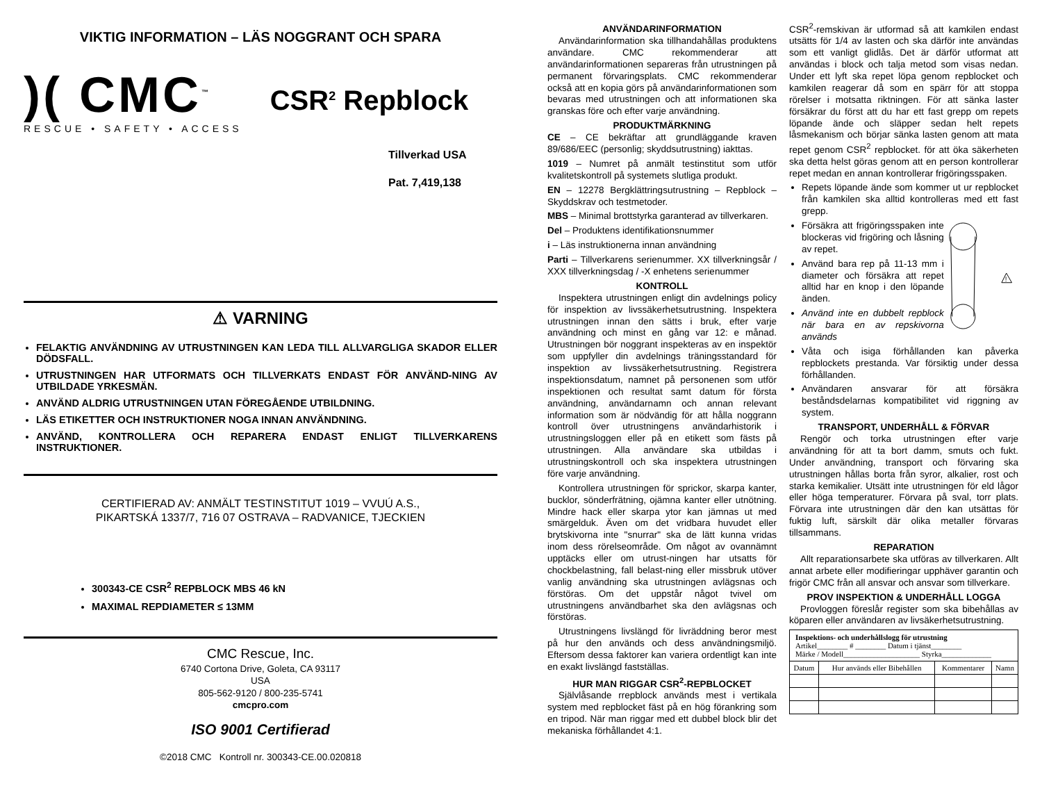VIKTIG INFORMATION – LÄS NOGGRANT OCH SPARA
)( CMC<sup>™</sup>
RESCUE • SAFETY • ACCESS
CSR<sup>2</sup> Repblock
Tillverkad USA
Pat. 7,419,138
⚠ VARNING
FELAKTIG ANVÄNDNING AV UTRUSTNINGEN KAN LEDA TILL ALLVARGLIGA SKADOR ELLER DÖDSFALL.
UTRUSTNINGEN HAR UTFORMATS OCH TILLVERKATS ENDAST FÖR ANVÄND-NING AV UTBILDADE YRKESMÄN.
ANVÄND ALDRIG UTRUSTNINGEN UTAN FÖREGÅENDE UTBILDNING.
LÄS ETIKETTER OCH INSTRUKTIONER NOGA INNAN ANVÄNDNING.
ANVÄND, KONTROLLERA OCH REPARERA ENDAST ENLIGT TILLVERKARENS INSTRUKTIONER.
CERTIFIERAD AV: ANMÄLT TESTINSTITUT 1019 – VVUÚ A.S.,
PIKARTSKÁ 1337/7, 716 07 OSTRAVA – RADVANICE, TJECKIEN
300343-CE CSR<sup>2</sup> REPBLOCK MBS 46 kN
MAXIMAL REPDIAMETER ≤ 13MM
CMC Rescue, Inc.
6740 Cortona Drive, Goleta, CA 93117
USA
805-562-9120 / 800-235-5741
cmcpro.com
ISO 9001 Certifierad
©2018 CMC Kontroll nr. 300343-CE.00.020818
ANVÄNDARINFORMATION
Användarinformation ska tillhandahållas produktens användare. CMC rekommenderar att användarinformationen separeras från utrustningen på permanent förvaringsplats. CMC rekommenderar också att en kopia görs på användarinformationen som bevaras med utrustningen och att informationen ska granskas före och efter varje användning.
PRODUKTMÄRKNING
CE – CE bekräftar att grundläggande kraven 89/686/EEC (personlig; skyddsutrustning) iakttas.
1019 – Numret på anmält testinstitut som utför kvalitetskontroll på systemets slutliga produkt.
EN – 12278 Bergklättringsutrustning – Repblock – Skyddskrav och testmetoder.
MBS – Minimal brottstyrka garanterad av tillverkaren.
Del – Produktens identifikationsnummer
i – Läs instruktionerna innan användning
Parti – Tillverkarens serienummer. XX tillverkningsår / XXX tillverkningsdag / -X enhetens serienummer
KONTROLL
Inspektera utrustningen enligt din avdelnings policy för inspektion av livssäkerhetsutrustning. Inspektera utrustningen innan den sätts i bruk, efter varje användning och minst en gång var 12: e månad. Utrustningen bör noggrant inspekteras av en inspektör som uppfyller din avdelnings träningsstandard för inspektion av livssäkerhetsutrustning. Registrera inspektionsdatum, namnet på personenen som utför inspektionen och resultat samt datum för första användning, användarnamn och annan relevant information som är nödvändig för att hålla noggrann kontroll över utrustningens användarhistorik i utrustningsloggen eller på en etikett som fästs på utrustningen. Alla användare ska utbildas i utrustningskontroll och ska inspektera utrustningen före varje användning.
Kontrollera utrustningen för sprickor, skarpa kanter, bucklor, sönderfrätning, ojämna kanter eller utnötning. Mindre hack eller skarpa ytor kan jämnas ut med smärgelduk. Även om det vridbara huvudet eller brytskivorna inte "snurrar" ska de lätt kunna vridas inom dess rörelseområde. Om något av ovannämnt upptäcks eller om utrust-ningen har utsatts för chockbelastning, fall belast-ning eller missbruk utöver vanlig användning ska utrustningen avlägsnas och förstöras. Om det uppstår något tvivel om utrustningens användbarhet ska den avlägsnas och förstöras.
Utrustningens livslängd för livräddning beror mest på hur den används och dess användningsmiljö. Eftersom dessa faktorer kan variera ordentligt kan inte en exakt livslängd fastställas.
HUR MAN RIGGAR CSR<sup>2</sup>-REPBLOCKET
Självlåsande rrepblock används mest i vertikala system med repblocket fäst på en hög förankring som en tripod. När man riggar med ett dubbel block blir det mekaniska förhållandet 4:1.
CSR<sup>2</sup>-remskivan är utformad så att kamkilen endast utsätts för 1/4 av lasten och ska därför inte användas som ett vanligt glidlås. Det är därför utformat att användas i block och talja metod som visas nedan. Under ett lyft ska repet löpa genom repblocket och kamkilen reagerar då som en spärr för att stoppa rörelser i motsatta riktningen. För att sänka laster försäkrar du först att du har ett fast grepp om repets löpande ände och släpper sedan helt repets låsmekanism och börjar sänka lasten genom att mata repet genom CSR<sup>2</sup> repblocket. för att öka säkerheten ska detta helst göras genom att en person kontrollerar repet medan en annan kontrollerar frigöringsspaken.
Repets löpande ände som kommer ut ur repblocket från kamkilen ska alltid kontrolleras med ett fast grepp.
Försäkra att frigöringsspaken inte blockeras vid frigöring och låsning av repet.
Använd bara rep på 11-13 mm i diameter och försäkra att repet alltid har en knop i den löpande änden.
Använd inte en dubbelt repblock när bara en av repskivorna används
!
Våta och isiga förhållanden kan påverka repblockets prestanda. Var försiktig under dessa förhållanden.
Användaren ansvarar för att försäkra beståndsdelarnas kompatibilitet vid riggning av system.
TRANSPORT, UNDERHÅLL & FÖRVAR
Rengör och torka utrustningen efter varje användning för att ta bort damm, smuts och fukt. Under användning, transport och förvaring ska utrustningen hållas borta från syror, alkalier, rost och starka kemikalier. Utsätt inte utrustningen för eld lågor eller höga temperaturer. Förvara på sval, torr plats. Förvara inte utrustningen där den kan utsättas för fuktig luft, särskilt där olika metaller förvaras tillsammans.
REPARATION
Allt reparationsarbete ska utföras av tillverkaren. Allt annat arbete eller modifieringar upphäver garantin och frigör CMC från all ansvar och ansvar som tillverkare.
PROV INSPEKTION & UNDERHÅLL LOGGA
Provloggen föreslår register som ska bibehållas av köparen eller användaren av livsäkerhetsutrustning.
| Inspektions- och underhållslogg för utrustning Artikel________ # ________ Datum i tjänst________ Märke / Modell____________________ Styrka_____________ | | | |
| Datum | Hur används eller Bibehållen | Kommentarer | Namn |